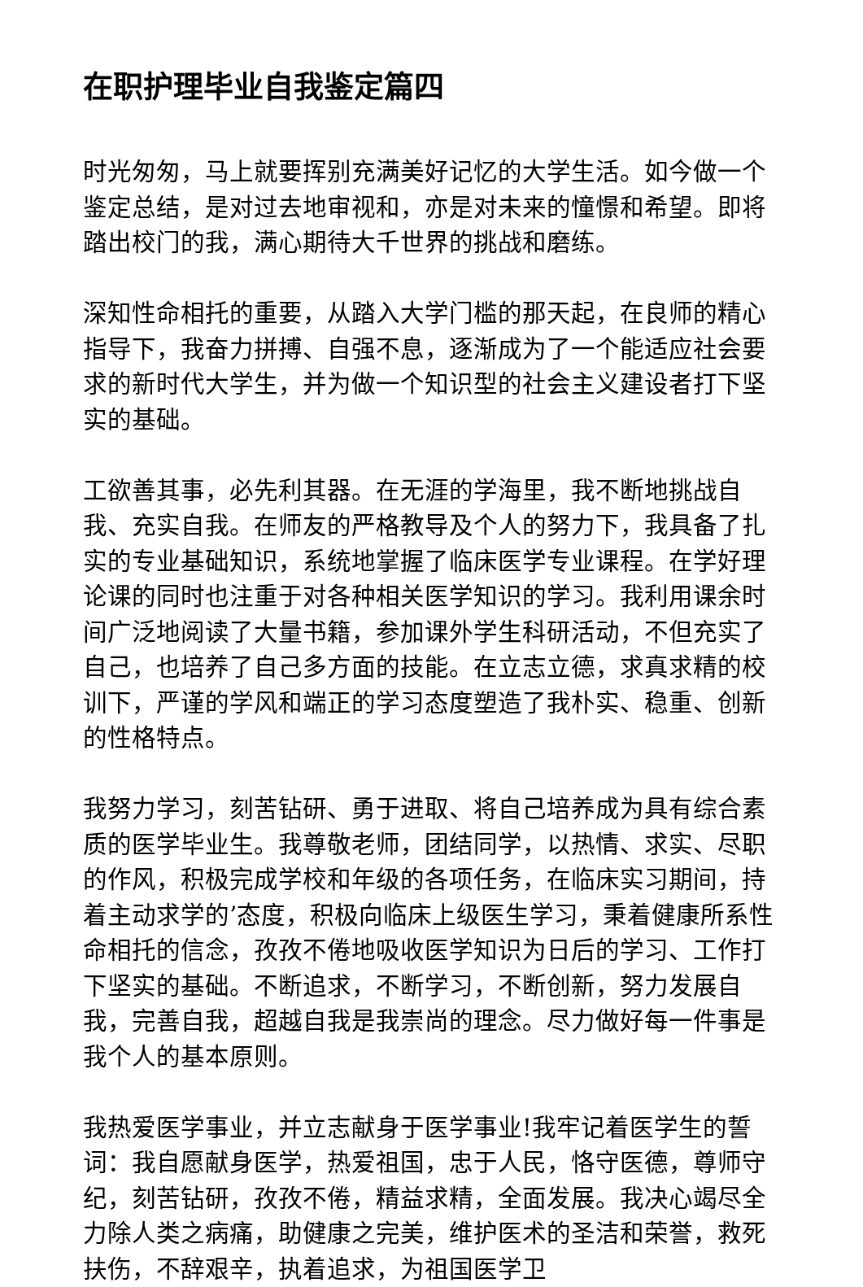在职护理毕业自我鉴定篇四
时光匆匆，马上就要挥别充满美好记忆的大学生活。如今做一个鉴定总结，是对过去地审视和，亦是对未来的憧憬和希望。即将踏出校门的我，满心期待大千世界的挑战和磨练。
深知性命相托的重要，从踏入大学门槛的那天起，在良师的精心指导下，我奋力拼搏、自强不息，逐渐成为了一个能适应社会要求的新时代大学生，并为做一个知识型的社会主义建设者打下坚实的基础。
工欲善其事，必先利其器。在无涯的学海里，我不断地挑战自我、充实自我。在师友的严格教导及个人的努力下，我具备了扎实的专业基础知识，系统地掌握了临床医学专业课程。在学好理论课的同时也注重于对各种相关医学知识的学习。我利用课余时间广泛地阅读了大量书籍，参加课外学生科研活动，不但充实了自己，也培养了自己多方面的技能。在立志立德，求真求精的校训下，严谨的学风和端正的学习态度塑造了我朴实、稳重、创新的性格特点。
我努力学习，刻苦钻研、勇于进取、将自己培养成为具有综合素质的医学毕业生。我尊敬老师，团结同学，以热情、求实、尽职的作风，积极完成学校和年级的各项任务，在临床实习期间，持着主动求学的’态度，积极向临床上级医生学习，秉着健康所系性命相托的信念，孜孜不倦地吸收医学知识为日后的学习、工作打下坚实的基础。不断追求，不断学习，不断创新，努力发展自我，完善自我，超越自我是我崇尚的理念。尽力做好每一件事是我个人的基本原则。
我热爱医学事业，并立志献身于医学事业!我牢记着医学生的誓词：我自愿献身医学，热爱祖国，忠于人民，恪守医德，尊师守纪，刻苦钻研，孜孜不倦，精益求精，全面发展。我决心竭尽全力除人类之病痛，助健康之完美，维护医术的圣洁和荣誉，救死扶伤，不辞艰辛，执着追求，为祖国医学卫